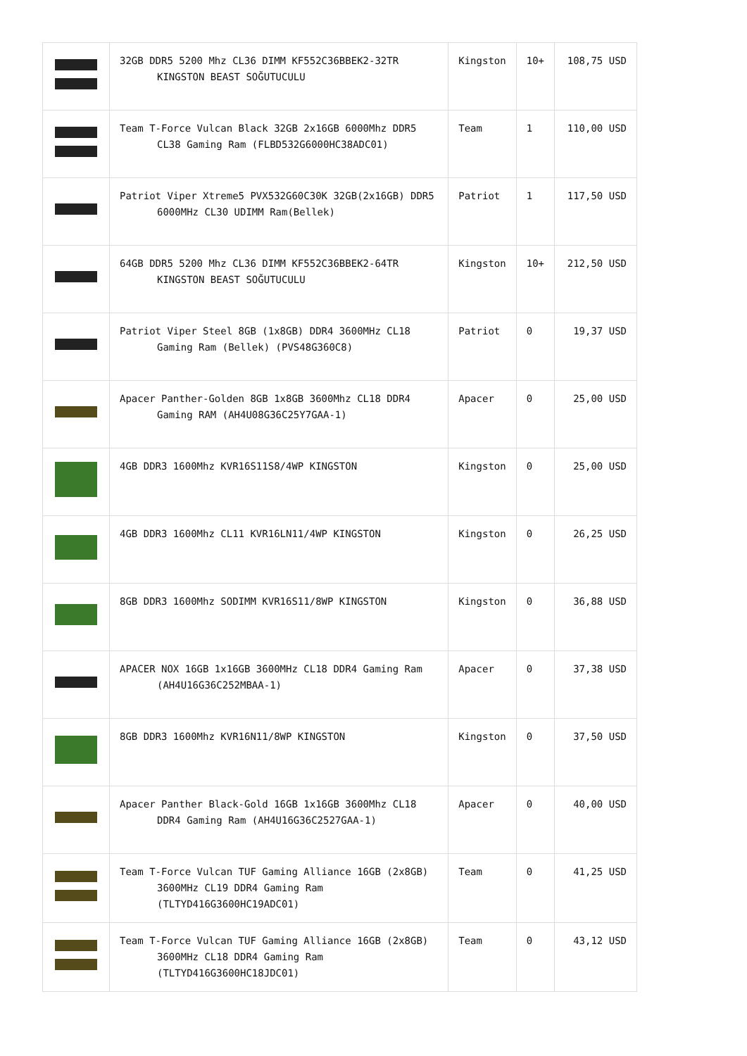| | 32GB DDR5 5200 Mhz CL36 DIMM KF552C36BBEK2-32TR KINGSTON BEAST SOĞUTUCULU | Kingston | 10+ | 108,75 USD |
| | Team T-Force Vulcan Black 32GB 2x16GB 6000Mhz DDR5 CL38 Gaming Ram (FLBD532G6000HC38ADC01) | Team | 1 | 110,00 USD |
| | Patriot Viper Xtreme5 PVX532G60C30K 32GB(2x16GB) DDR5 6000MHz CL30 UDIMM Ram(Bellek) | Patriot | 1 | 117,50 USD |
| | 64GB DDR5 5200 Mhz CL36 DIMM KF552C36BBEK2-64TR KINGSTON BEAST SOĞUTUCULU | Kingston | 10+ | 212,50 USD |
| | Patriot Viper Steel 8GB (1x8GB) DDR4 3600MHz CL18 Gaming Ram (Bellek) (PVS48G360C8) | Patriot | 0 | 19,37 USD |
| | Apacer Panther-Golden 8GB 1x8GB 3600Mhz CL18 DDR4 Gaming RAM (AH4U08G36C25Y7GAA-1) | Apacer | 0 | 25,00 USD |
| | 4GB DDR3 1600Mhz KVR16S11S8/4WP KINGSTON | Kingston | 0 | 25,00 USD |
| | 4GB DDR3 1600Mhz CL11 KVR16LN11/4WP KINGSTON | Kingston | 0 | 26,25 USD |
| | 8GB DDR3 1600Mhz SODIMM KVR16S11/8WP KINGSTON | Kingston | 0 | 36,88 USD |
| | APACER NOX 16GB 1x16GB 3600MHz CL18 DDR4 Gaming Ram (AH4U16G36C252MBAA-1) | Apacer | 0 | 37,38 USD |
| | 8GB DDR3 1600Mhz KVR16N11/8WP KINGSTON | Kingston | 0 | 37,50 USD |
| | Apacer Panther Black-Gold 16GB 1x16GB 3600Mhz CL18 DDR4 Gaming Ram (AH4U16G36C2527GAA-1) | Apacer | 0 | 40,00 USD |
| | Team T-Force Vulcan TUF Gaming Alliance 16GB (2x8GB) 3600MHz CL19 DDR4 Gaming Ram (TLTYD416G3600HC19ADC01) | Team | 0 | 41,25 USD |
| | Team T-Force Vulcan TUF Gaming Alliance 16GB (2x8GB) 3600MHz CL18 DDR4 Gaming Ram (TLTYD416G3600HC18JDC01) | Team | 0 | 43,12 USD |